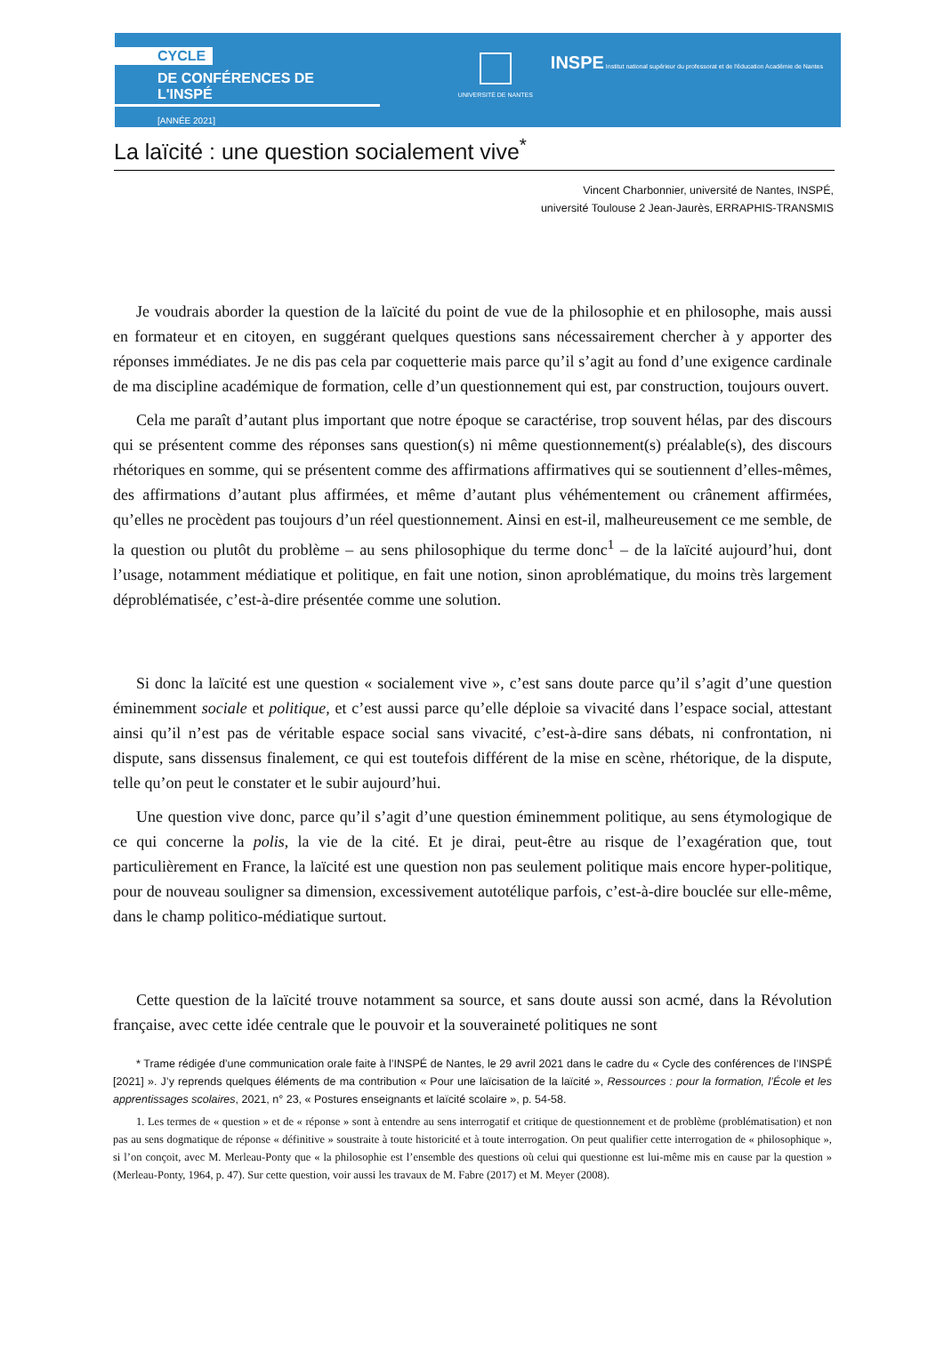CYCLE
DE CONFÉRENCES DE L'INSPÉ
[ANNÉE 2021]
UNIVERSITÉ DE NANTES
INSPE Institut national supérieur du professorat et de l'éducation Académie de Nantes
La laïcité : une question socialement vive<sup>*</sup>
Vincent Charbonnier, université de Nantes, INSPÉ,
université Toulouse 2 Jean-Jaurès, ERRAPHIS-TRANSMIS
Je voudrais aborder la question de la laïcité du point de vue de la philosophie et en philosophe, mais aussi en formateur et en citoyen, en suggérant quelques questions sans nécessairement chercher à y apporter des réponses immédiates. Je ne dis pas cela par coquetterie mais parce qu’il s’agit au fond d’une exigence cardinale de ma discipline académique de formation, celle d’un questionnement qui est, par construction, toujours ouvert.
Cela me paraît d’autant plus important que notre époque se caractérise, trop souvent hélas, par des discours qui se présentent comme des réponses sans question(s) ni même questionnement(s) préalable(s), des discours rhétoriques en somme, qui se présentent comme des affirmations affirmatives qui se soutiennent d’elles-mêmes, des affirmations d’autant plus affirmées, et même d’autant plus véhémentement ou crânement affirmées, qu’elles ne procèdent pas toujours d’un réel questionnement. Ainsi en est-il, malheureusement ce me semble, de la question ou plutôt du problème – au sens philosophique du terme donc<sup>1</sup> – de la laïcité aujourd’hui, dont l’usage, notamment médiatique et politique, en fait une notion, sinon aproblématique, du moins très largement déproblématisée, c’est-à-dire présentée comme une solution.
Si donc la laïcité est une question « socialement vive », c’est sans doute parce qu’il s’agit d’une question éminemment sociale et politique, et c’est aussi parce qu’elle déploie sa vivacité dans l’espace social, attestant ainsi qu’il n’est pas de véritable espace social sans vivacité, c’est-à-dire sans débats, ni confrontation, ni dispute, sans dissensus finalement, ce qui est toutefois différent de la mise en scène, rhétorique, de la dispute, telle qu’on peut le constater et le subir aujourd’hui.
Une question vive donc, parce qu’il s’agit d’une question éminemment politique, au sens étymologique de ce qui concerne la polis, la vie de la cité. Et je dirai, peut-être au risque de l’exagération que, tout particulièrement en France, la laïcité est une question non pas seulement politique mais encore hyper-politique, pour de nouveau souligner sa dimension, excessivement autotélique parfois, c’est-à-dire bouclée sur elle-même, dans le champ politico-médiatique surtout.
Cette question de la laïcité trouve notamment sa source, et sans doute aussi son acmé, dans la Révolution française, avec cette idée centrale que le pouvoir et la souveraineté politiques ne sont
* Trame rédigée d’une communication orale faite à l’INSPÉ de Nantes, le 29 avril 2021 dans le cadre du « Cycle des conférences de l’INSPÉ [2021] ». J’y reprends quelques éléments de ma contribution « Pour une laïcisation de la laïcité », Ressources : pour la formation, l’École et les apprentissages scolaires, 2021, n° 23, « Postures enseignants et laïcité scolaire », p. 54-58.
1. Les termes de « question » et de « réponse » sont à entendre au sens interrogatif et critique de questionnement et de problème (problématisation) et non pas au sens dogmatique de réponse « définitive » soustraite à toute historicité et à toute interrogation. On peut qualifier cette interrogation de « philosophique », si l’on conçoit, avec M. Merleau-Ponty que « la philosophie est l’ensemble des questions où celui qui questionne est lui-même mis en cause par la question » (Merleau-Ponty, 1964, p. 47). Sur cette question, voir aussi les travaux de M. Fabre (2017) et M. Meyer (2008).